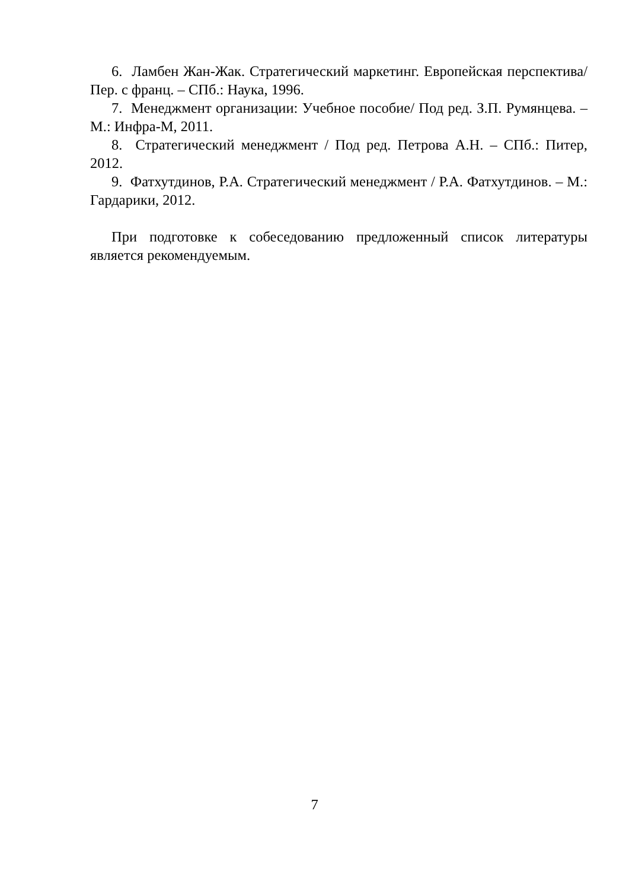6. Ламбен Жан-Жак. Стратегический маркетинг. Европейская перспектива/ Пер. с франц. – СПб.: Наука, 1996.
7. Менеджмент организации: Учебное пособие/ Под ред. З.П. Румянцева. – М.: Инфра-М, 2011.
8. Стратегический менеджмент / Под ред. Петрова А.Н. – СПб.: Питер, 2012.
9. Фатхутдинов, Р.А. Стратегический менеджмент / Р.А. Фатхутдинов. – М.: Гардарики, 2012.
При подготовке к собеседованию предложенный список литературы является рекомендуемым.
7